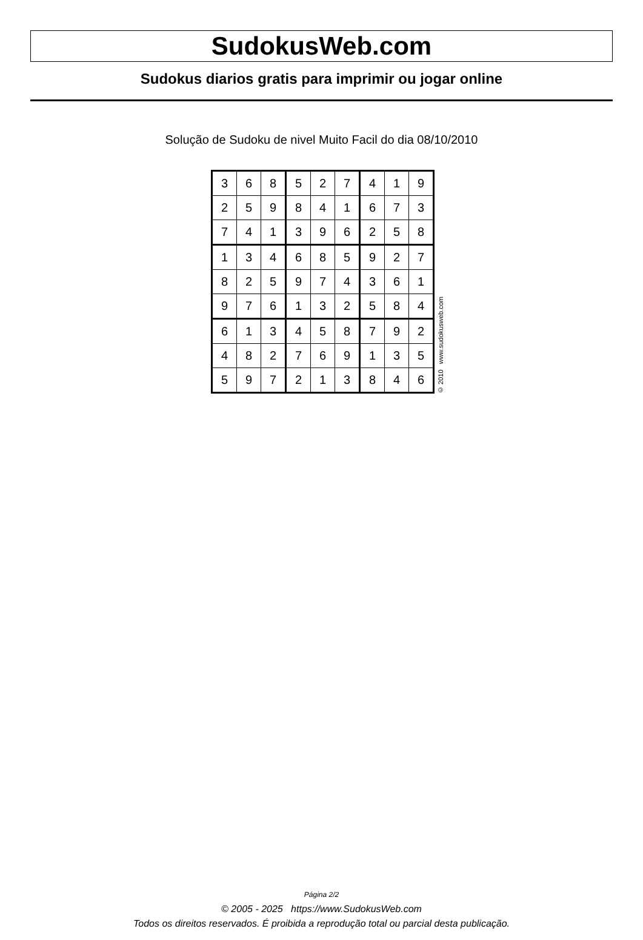SudokusWeb.com
Sudokus diarios gratis para imprimir ou jogar online
Solução de Sudoku de nivel Muito Facil do dia 08/10/2010
| 3 | 6 | 8 | 5 | 2 | 7 | 4 | 1 | 9 |
| 2 | 5 | 9 | 8 | 4 | 1 | 6 | 7 | 3 |
| 7 | 4 | 1 | 3 | 9 | 6 | 2 | 5 | 8 |
| 1 | 3 | 4 | 6 | 8 | 5 | 9 | 2 | 7 |
| 8 | 2 | 5 | 9 | 7 | 4 | 3 | 6 | 1 |
| 9 | 7 | 6 | 1 | 3 | 2 | 5 | 8 | 4 |
| 6 | 1 | 3 | 4 | 5 | 8 | 7 | 9 | 2 |
| 4 | 8 | 2 | 7 | 6 | 9 | 1 | 3 | 5 |
| 5 | 9 | 7 | 2 | 1 | 3 | 8 | 4 | 6 |
© 2010 www.sudokusweb.com
Página 2/2
© 2005 - 2025 https://www.SudokusWeb.com
Todos os direitos reservados. É proibida a reprodução total ou parcial desta publicação.